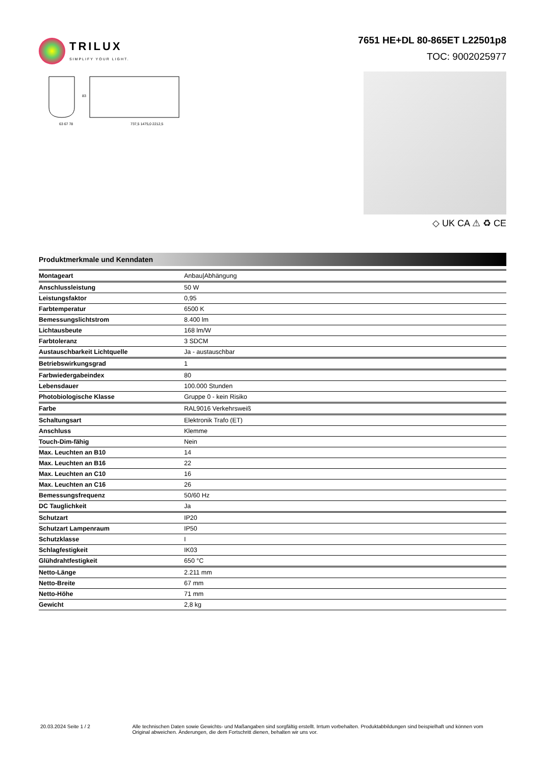TRILUX
SIMPLIFY YOUR LIGHT.
7651 HE+DL 80-865ET L22501p8
TOC: 9002025977
63 67 78
737,5 1475,0 2212,5
83
◇ UK CA ⚠ ♻ CE
Produktmerkmale und Kenndaten
| Montageart | Anbau/Abhängung |
| Anschlussleistung | 50 W |
| Leistungsfaktor | 0,95 |
| Farbtemperatur | 6500 K |
| Bemessungslichtstrom | 8.400 lm |
| Lichtausbeute | 168 lm/W |
| Farbtoleranz | 3 SDCM |
| Austauschbarkeit Lichtquelle | Ja - austauschbar |
| Betriebswirkungsgrad | 1 |
| Farbwiedergabeindex | 80 |
| Lebensdauer | 100.000 Stunden |
| Photobiologische Klasse | Gruppe 0 - kein Risiko |
| Farbe | RAL9016 Verkehrsweiß |
| Schaltungsart | Elektronik Trafo (ET) |
| Anschluss | Klemme |
| Touch-Dim-fähig | Nein |
| Max. Leuchten an B10 | 14 |
| Max. Leuchten an B16 | 22 |
| Max. Leuchten an C10 | 16 |
| Max. Leuchten an C16 | 26 |
| Bemessungsfrequenz | 50/60 Hz |
| DC Tauglichkeit | Ja |
| Schutzart | IP20 |
| Schutzart Lampenraum | IP50 |
| Schutzklasse | I |
| Schlagfestigkeit | IK03 |
| Glühdrahtfestigkeit | 650 °C |
| Netto-Länge | 2.211 mm |
| Netto-Breite | 67 mm |
| Netto-Höhe | 71 mm |
| Gewicht | 2,8 kg |
20.03.2024 Seite 1 / 2 Alle technischen Daten sowie Gewichts- und Maßangaben sind sorgfältig erstellt. Irrtum vorbehalten. Produktabbildungen sind beispielhaft und können vom Original abweichen. Änderungen, die dem Fortschritt dienen, behalten wir uns vor.